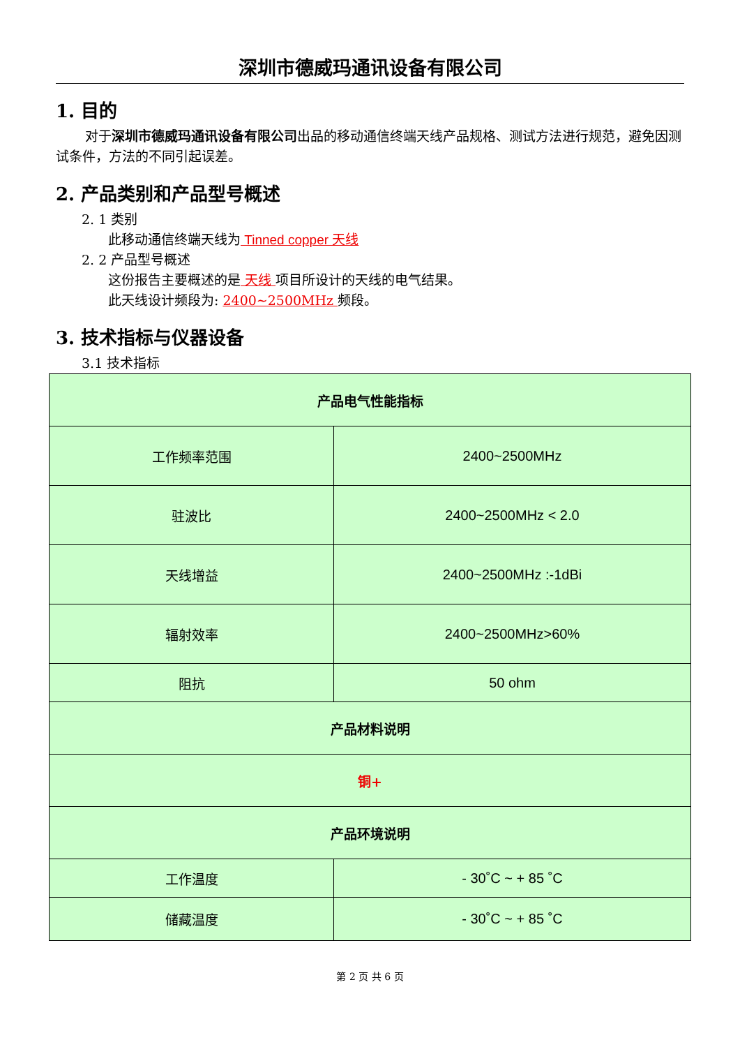深圳市德威玛通讯设备有限公司
1. 目的
对于深圳市德威玛通讯设备有限公司出品的移动通信终端天线产品规格、测试方法进行规范，避免因测试条件，方法的不同引起误差。
2. 产品类别和产品型号概述
2. 1 类别
此移动通信终端天线为 Tinned copper 天线
2. 2 产品型号概述
这份报告主要概述的是 天线 项目所设计的天线的电气结果。
此天线设计频段为: 2400~2500MHz 频段。
3. 技术指标与仪器设备
3.1 技术指标
| 产品电气性能指标 | |
| --- | --- |
| 工作频率范围 | 2400~2500MHz |
| 驻波比 | 2400~2500MHz < 2.0 |
| 天线增益 | 2400~2500MHz :-1dBi |
| 辐射效率 | 2400~2500MHz>60% |
| 阻抗 | 50 ohm |
| 产品材料说明 | |
| 铜+ | |
| 产品环境说明 | |
| 工作温度 | - 30˚C ~ + 85 ˚C |
| 储藏温度 | - 30˚C ~ + 85 ˚C |
第 2 页 共 6 页